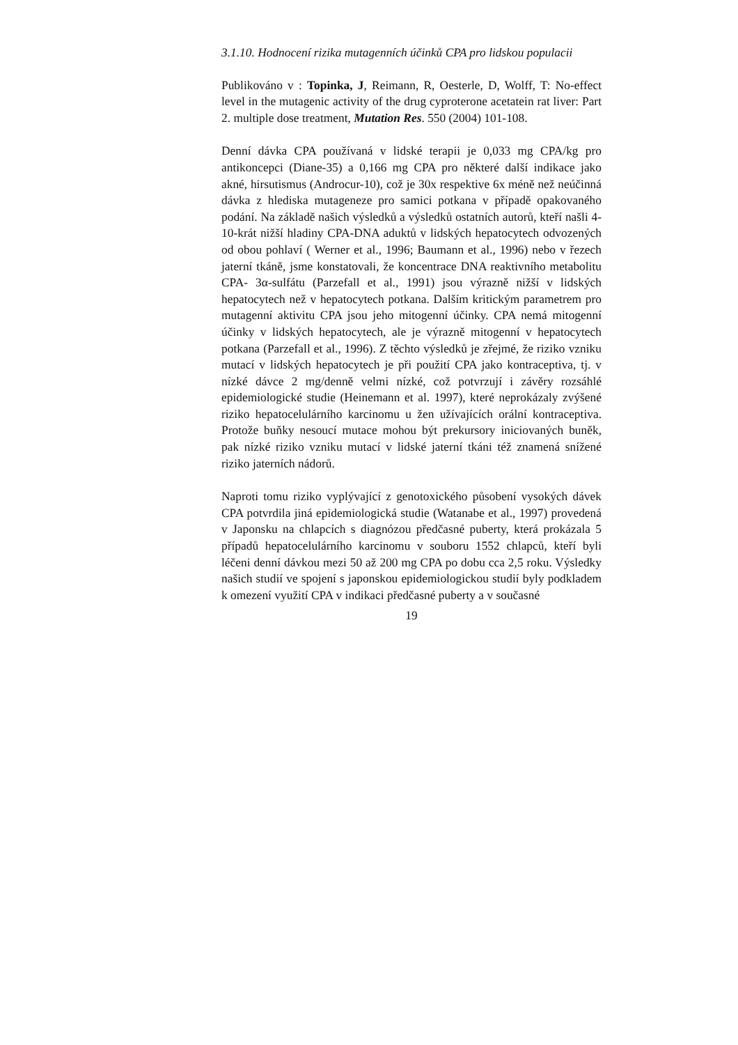3.1.10. Hodnocení rizika mutagenních účinků CPA pro lidskou populacii
Publikováno v : Topinka, J, Reimann, R, Oesterle, D, Wolff, T: No-effect level in the mutagenic activity of the drug cyproterone acetatein rat liver: Part 2. multiple dose treatment, Mutation Res. 550 (2004) 101-108.
Denní dávka CPA používaná v lidské terapii je 0,033 mg CPA/kg pro antikoncepci (Diane-35) a 0,166 mg CPA pro některé další indikace jako akné, hirsutismus (Androcur-10), což je 30x respektive 6x méně než neúčinná dávka z hlediska mutageneze pro samici potkana v případě opakovaného podání. Na základě našich výsledků a výsledků ostatních autorů, kteří našli 4-10-krát nižší hladiny CPA-DNA aduktů v lidských hepatocytech odvozených od obou pohlaví ( Werner et al., 1996; Baumann et al., 1996) nebo v řezech jaterní tkáně, jsme konstatovali, že koncentrace DNA reaktivního metabolitu CPA- 3α-sulfátu (Parzefall et al., 1991) jsou výrazně nižší v lidských hepatocytech než v hepatocytech potkana. Dalším kritickým parametrem pro mutagenní aktivitu CPA jsou jeho mitogenní účinky. CPA nemá mitogenní účinky v lidských hepatocytech, ale je výrazně mitogenní v hepatocytech potkana (Parzefall et al., 1996). Z těchto výsledků je zřejmé, že riziko vzniku mutací v lidských hepatocytech je při použití CPA jako kontraceptiva, tj. v nízké dávce 2 mg/denně velmi nízké, což potvrzují i závěry rozsáhlé epidemiologické studie (Heinemann et al. 1997), které neprokázaly zvýšené riziko hepatocelulárního karcinomu u žen užívajících orální kontraceptiva. Protože buňky nesoucí mutace mohou být prekursory iniciovaných buněk, pak nízké riziko vzniku mutací v lidské jaterní tkáni též znamená snížené riziko jaterních nádorů.
Naproti tomu riziko vyplývající z genotoxického působení vysokých dávek CPA potvrdila jiná epidemiologická studie (Watanabe et al., 1997) provedená v Japonsku na chlapcích s diagnózou předčasné puberty, která prokázala 5 případů hepatocelulárního karcinomu v souboru 1552 chlapců, kteří byli léčeni denní dávkou mezi 50 až 200 mg CPA po dobu cca 2,5 roku. Výsledky našich studií ve spojení s japonskou epidemiologickou studií byly podkladem k omezení využití CPA v indikaci předčasné puberty a v současné
19